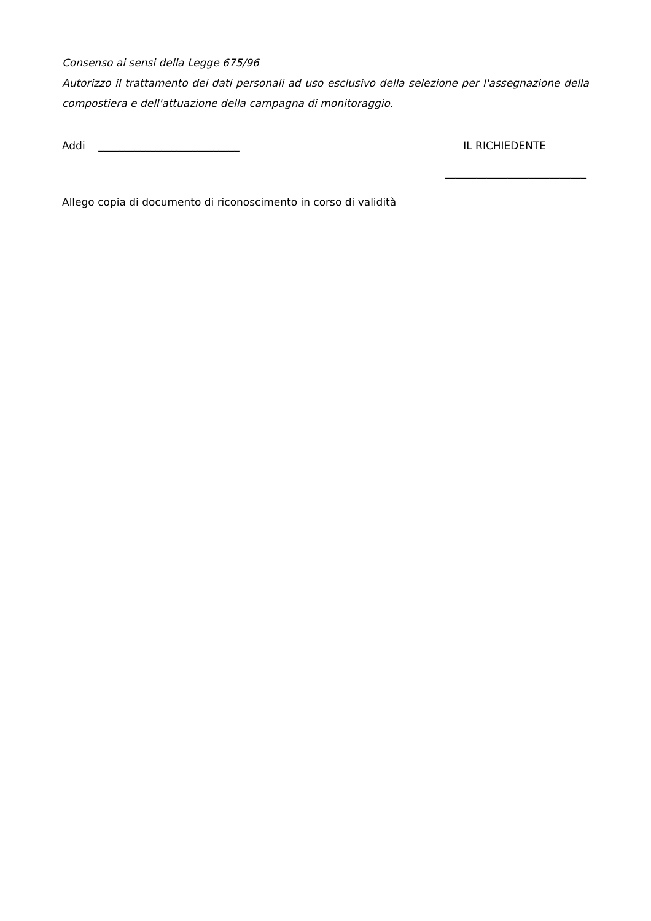Consenso ai sensi della Legge 675/96
Autorizzo il trattamento dei dati personali ad uso esclusivo della selezione per l'assegnazione della compostiera e dell'attuazione della campagna di monitoraggio.
Addi ___________________________ IL RICHIEDENTE
___________________________
Allego copia di documento di riconoscimento in corso di validità